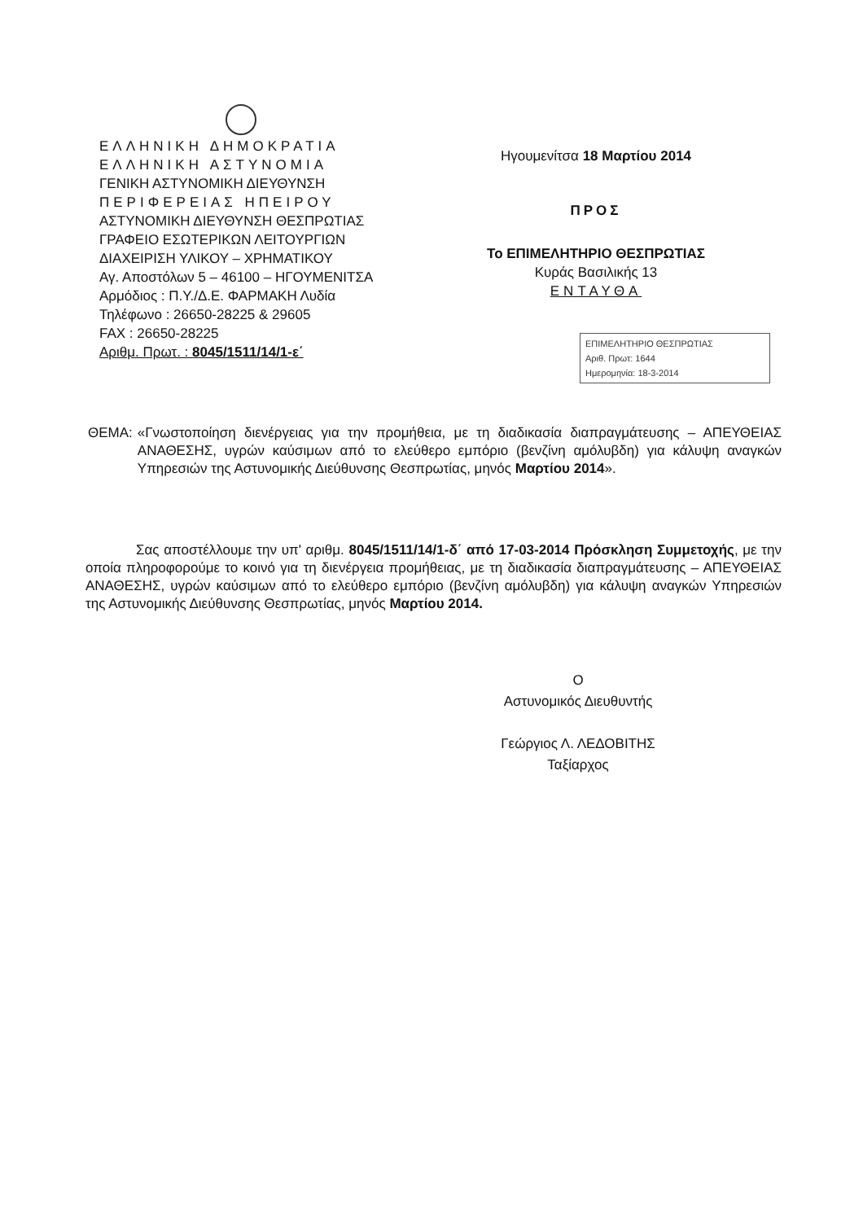ΕΛΛΗΝΙΚΗ ΔΗΜΟΚΡΑΤΙΑ
ΕΛΛΗΝΙΚΗ ΑΣΤΥΝΟΜΙΑ
ΓΕΝΙΚΗ ΑΣΤΥΝΟΜΙΚΗ ΔΙΕΥΘΥΝΣΗ
ΠΕΡΙΦΕΡΕΙΑΣ ΗΠΕΙΡΟΥ
ΑΣΤΥΝΟΜΙΚΗ ΔΙΕΥΘΥΝΣΗ ΘΕΣΠΡΩΤΙΑΣ
ΓΡΑΦΕΙΟ ΕΣΩΤΕΡΙΚΩΝ ΛΕΙΤΟΥΡΓΙΩΝ
ΔΙΑΧΕΙΡΙΣΗ ΥΛΙΚΟΥ – ΧΡΗΜΑΤΙΚΟΥ
Αγ. Αποστόλων 5 – 46100 – ΗΓΟΥΜΕΝΙΤΣΑ
Αρμόδιος : Π.Υ./Δ.Ε. ΦΑΡΜΑΚΗ Λυδία
Τηλέφωνο : 26650-28225 & 29605
FAX : 26650-28225
Αριθμ. Πρωτ. : 8045/1511/14/1-ε΄
Ηγουμενίτσα 18 Μαρτίου 2014
ΠΡΟΣ
Το ΕΠΙΜΕΛΗΤΗΡΙΟ ΘΕΣΠΡΩΤΙΑΣ
Κυράς Βασιλικής 13
ΕΝΤΑΥΘΑ
ΕΠΙΜΕΛΗΤΗΡΙΟ ΘΕΣΠΡΩΤΙΑΣ
Αριθ. Πρωτ: 1644
Ημερομηνία: 18-3-2014
ΘΕΜΑ: «Γνωστοποίηση διενέργειας για την προμήθεια, με τη διαδικασία διαπραγμάτευσης – ΑΠΕΥΘΕΙΑΣ ΑΝΑΘΕΣΗΣ, υγρών καύσιμων από το ελεύθερο εμπόριο (βενζίνη αμόλυβδη) για κάλυψη αναγκών Υπηρεσιών της Αστυνομικής Διεύθυνσης Θεσπρωτίας, μηνός Μαρτίου 2014».
Σας αποστέλλουμε την υπ' αριθμ. 8045/1511/14/1-δ΄ από 17-03-2014 Πρόσκληση Συμμετοχής, με την οποία πληροφορούμε το κοινό για τη διενέργεια προμήθειας, με τη διαδικασία διαπραγμάτευσης – ΑΠΕΥΘΕΙΑΣ ΑΝΑΘΕΣΗΣ, υγρών καύσιμων από το ελεύθερο εμπόριο (βενζίνη αμόλυβδη) για κάλυψη αναγκών Υπηρεσιών της Αστυνομικής Διεύθυνσης Θεσπρωτίας, μηνός Μαρτίου 2014.
Ο
Αστυνομικός Διευθυντής
Γεώργιος Λ. ΛΕΔΟΒΙΤΗΣ
Ταξίαρχος